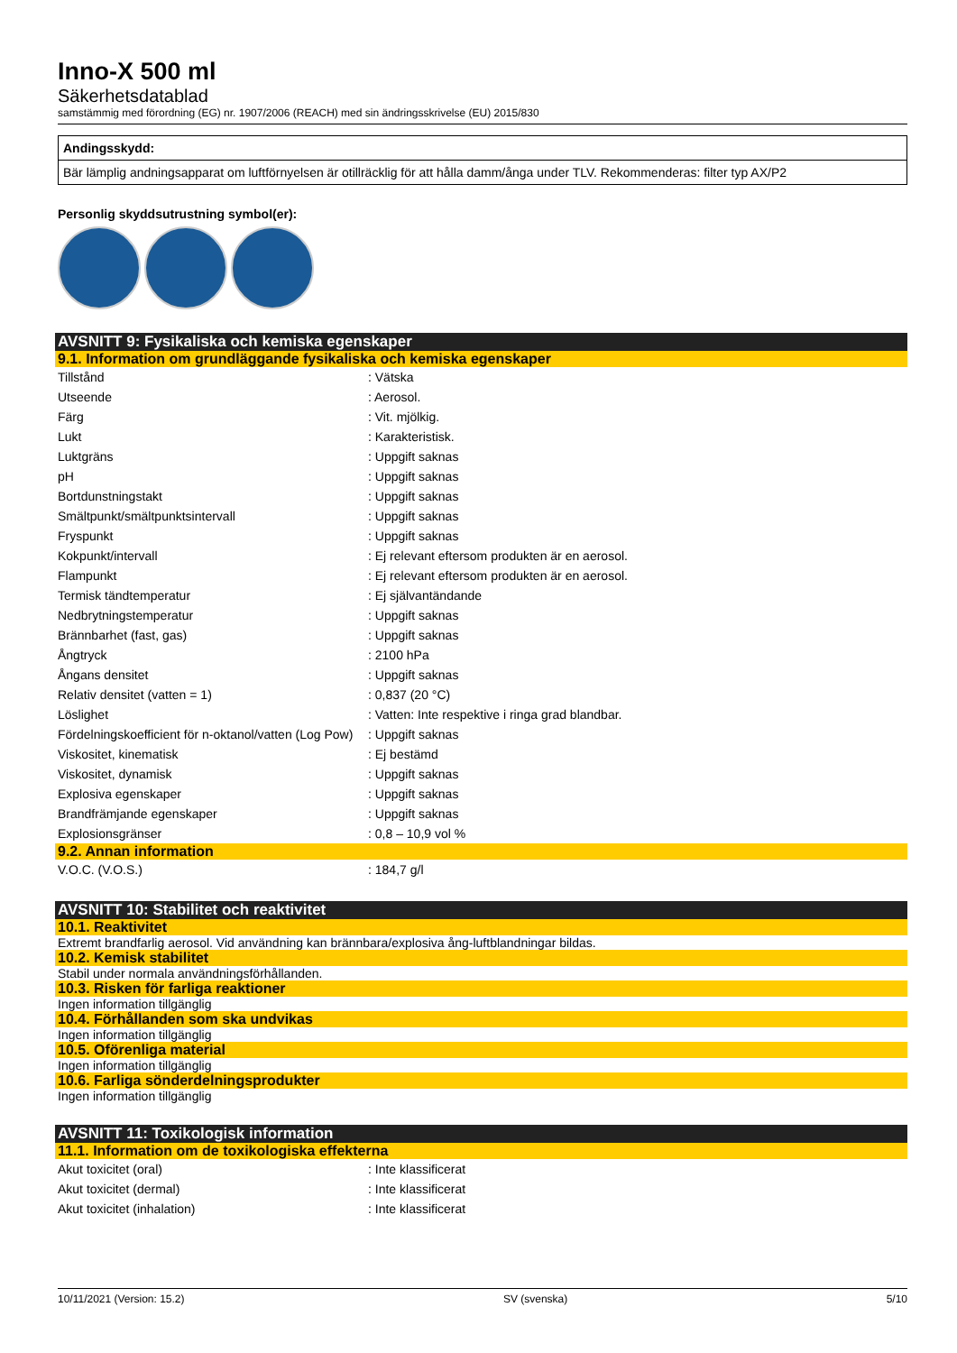Inno-X 500 ml
Säkerhetsdatablad
samstämmig med förordning (EG) nr. 1907/2006 (REACH) med sin ändringsskrivelse (EU) 2015/830
Andingsskydd:
Bär lämplig andningsapparat om luftförnyelsen är otillräcklig för att hålla damm/ånga under TLV. Rekommenderas: filter typ AX/P2
Personlig skyddsutrustning symbol(er):
AVSNITT 9: Fysikaliska och kemiska egenskaper
9.1. Information om grundläggande fysikaliska och kemiska egenskaper
| Tillstånd | : Vätska |
| Utseende | : Aerosol. |
| Färg | : Vit. mjölkig. |
| Lukt | : Karakteristisk. |
| Luktgräns | : Uppgift saknas |
| pH | : Uppgift saknas |
| Bortdunstningstakt | : Uppgift saknas |
| Smältpunkt/smältpunktsintervall | : Uppgift saknas |
| Fryspunkt | : Uppgift saknas |
| Kokpunkt/intervall | : Ej relevant eftersom produkten är en aerosol. |
| Flampunkt | : Ej relevant eftersom produkten är en aerosol. |
| Termisk tändtemperatur | : Ej självantändande |
| Nedbrytningstemperatur | : Uppgift saknas |
| Brännbarhet (fast, gas) | : Uppgift saknas |
| Ångtryck | : 2100 hPa |
| Ångans densitet | : Uppgift saknas |
| Relativ densitet (vatten = 1) | : 0,837 (20 °C) |
| Löslighet | : Vatten: Inte respektive i ringa grad blandbar. |
| Fördelningskoefficient för n-oktanol/vatten (Log Pow) | : Uppgift saknas |
| Viskositet, kinematisk | : Ej bestämd |
| Viskositet, dynamisk | : Uppgift saknas |
| Explosiva egenskaper | : Uppgift saknas |
| Brandfrämjande egenskaper | : Uppgift saknas |
| Explosionsgränser | : 0,8 – 10,9 vol % |
9.2. Annan information
| V.O.C. (V.O.S.) | : 184,7 g/l |
AVSNITT 10: Stabilitet och reaktivitet
10.1. Reaktivitet
Extremt brandfarlig aerosol. Vid användning kan brännbara/explosiva ång-luftblandningar bildas.
10.2. Kemisk stabilitet
Stabil under normala användningsförhållanden.
10.3. Risken för farliga reaktioner
Ingen information tillgänglig
10.4. Förhållanden som ska undvikas
Ingen information tillgänglig
10.5. Oförenliga material
Ingen information tillgänglig
10.6. Farliga sönderdelningsprodukter
Ingen information tillgänglig
AVSNITT 11: Toxikologisk information
11.1. Information om de toxikologiska effekterna
| Akut toxicitet (oral) | : Inte klassificerat |
| Akut toxicitet (dermal) | : Inte klassificerat |
| Akut toxicitet (inhalation) | : Inte klassificerat |
10/11/2021 (Version: 15.2) SV (svenska) 5/10